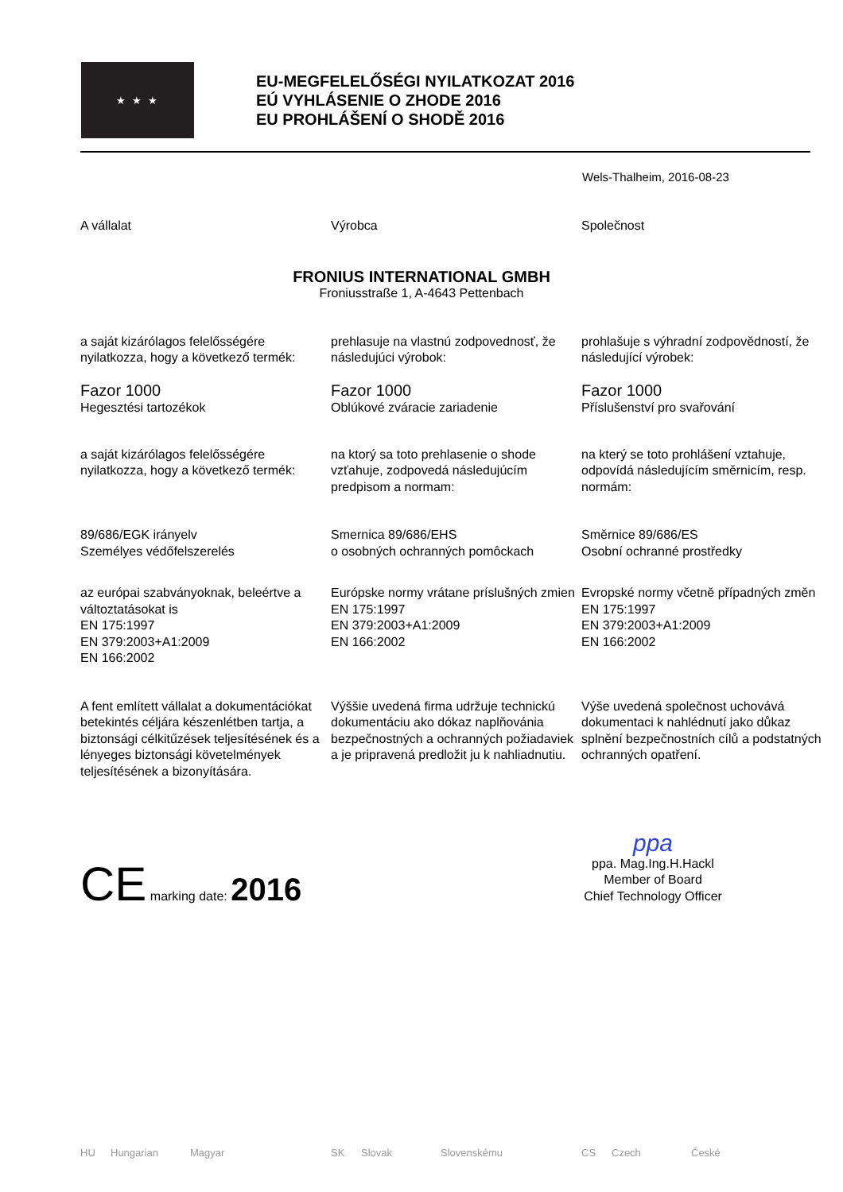★ ★ ★
EU-MEGFELELŐSÉGI NYILATKOZAT 2016
EÚ VYHLÁSENIE O ZHODE 2016
EU PROHLÁŠENÍ O SHODĚ 2016
Wels-Thalheim, 2016-08-23
A vállalat Výrobca Společnost
FRONIUS INTERNATIONAL GMBH
Froniusstraße 1, A-4643 Pettenbach
a saját kizárólagos felelősségére nyilatkozza, hogy a következő termék:
prehlasuje na vlastnú zodpovednosť, že následujúci výrobok:
prohlašuje s výhradní zodpovědností, že následující výrobek:
Fazor 1000
Hegesztési tartozékok
Fazor 1000
Oblúkové zváracie zariadenie
Fazor 1000
Příslušenství pro svařování
a saját kizárólagos felelősségére nyilatkozza, hogy a következő termék:
na ktorý sa toto prehlasenie o shode vzťahuje, zodpovedá následujúcím predpisom a normam:
na který se toto prohlášení vztahuje, odpovídá následujícím směrnicím, resp. normám:
89/686/EGK irányelv
Személyes védőfelszerelés
Smernica 89/686/EHS
o osobných ochranných pomôckach
Směrnice 89/686/ES
Osobní ochranné prostředky
az európai szabványoknak, beleértve a változtatásokat is
EN 175:1997
EN 379:2003+A1:2009
EN 166:2002
Európske normy vrátane príslušných zmien
EN 175:1997
EN 379:2003+A1:2009
EN 166:2002
Evropské normy včetně případných změn
EN 175:1997
EN 379:2003+A1:2009
EN 166:2002
A fent említett vállalat a dokumentációkat betekintés céljára készenlétben tartja, a biztonsági célkitűzések teljesítésének és a lényeges biztonsági követelmények teljesítésének a bizonyítására.
Výššie uvedená firma udržuje technickú dokumentáciu ako dókaz naplňovánia bezpečnostných a ochranných požiadaviek a je pripravená predložit ju k nahliadnutiu.
Výše uvedená společnost uchovává dokumentaci k nahlédnutí jako důkaz splnění bezpečnostních cílů a podstatných ochranných opatření.
CE marking date: 2016
ppa
ppa. Mag.Ing.H.Hackl
Member of Board
Chief Technology Officer
HU Hungarian Magyar SK Slovak Slovenskému CS Czech České